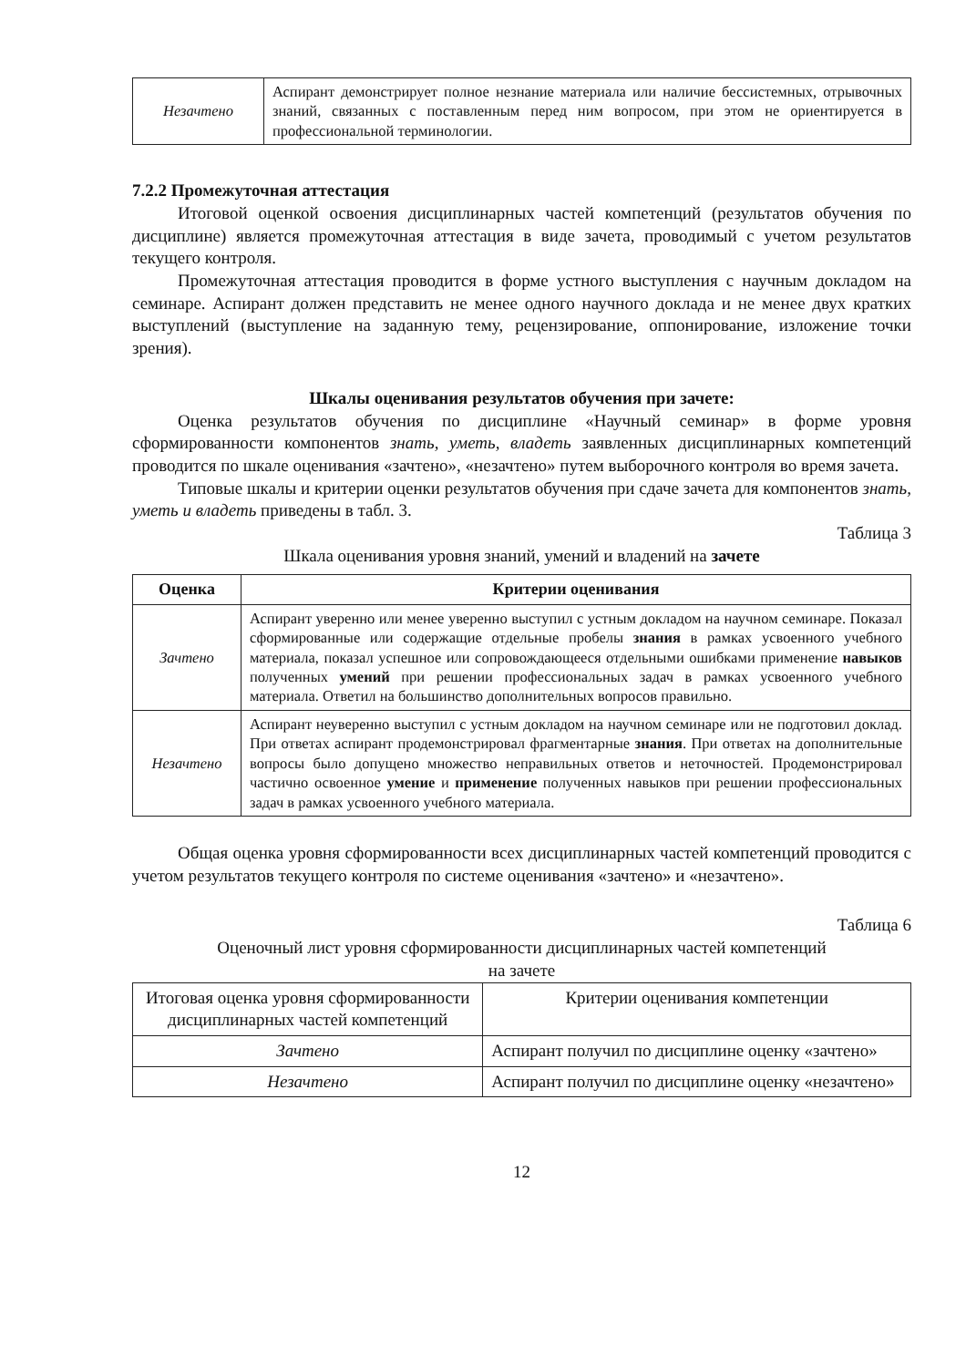| Незачтено | Аспирант демонстрирует полное незнание материала или наличие бессистемных, отрывочных знаний, связанных с поставленным перед ним вопросом, при этом не ориентируется в профессиональной терминологии. |
7.2.2 Промежуточная аттестация
Итоговой оценкой освоения дисциплинарных частей компетенций (результатов обучения по дисциплине) является промежуточная аттестация в виде зачета, проводимый с учетом результатов текущего контроля.
Промежуточная аттестация проводится в форме устного выступления с научным докладом на семинаре. Аспирант должен представить не менее одного научного доклада и не менее двух кратких выступлений (выступление на заданную тему, рецензирование, оппонирование, изложение точки зрения).
Шкалы оценивания результатов обучения при зачете:
Оценка результатов обучения по дисциплине «Научный семинар» в форме уровня сформированности компонентов знать, уметь, владеть заявленных дисциплинарных компетенций проводится по шкале оценивания «зачтено», «незачтено» путем выборочного контроля во время зачета.
Типовые шкалы и критерии оценки результатов обучения при сдаче зачета для компонентов знать, уметь и владеть приведены в табл. 3.
Таблица 3
Шкала оценивания уровня знаний, умений и владений на зачете
| Оценка | Критерии оценивания |
| --- | --- |
| Зачтено | Аспирант уверенно или менее уверенно выступил с устным докладом на научном семинаре. Показал сформированные или содержащие отдельные пробелы знания в рамках усвоенного учебного материала, показал успешное или сопровождающееся отдельными ошибками применение навыков полученных умений при решении профессиональных задач в рамках усвоенного учебного материала. Ответил на большинство дополнительных вопросов правильно. |
| Незачтено | Аспирант неуверенно выступил с устным докладом на научном семинаре или не подготовил доклад. При ответах аспирант продемонстрировал фрагментарные знания . При ответах на дополнительные вопросы было допущено множество неправильных ответов и неточностей. Продемонстрировал частично освоенное умение и применение полученных навыков при решении профессиональных задач в рамках усвоенного учебного материала. |
Общая оценка уровня сформированности всех дисциплинарных частей компетенций проводится с учетом результатов текущего контроля по системе оценивания «зачтено» и «незачтено».
Таблица 6
Оценочный лист уровня сформированности дисциплинарных частей компетенций
на зачете
| Итоговая оценка уровня сформированности дисциплинарных частей компетенций | Критерии оценивания компетенции |
| Зачтено | Аспирант получил по дисциплине оценку «зачтено» |
| Незачтено | Аспирант получил по дисциплине оценку «незачтено» |
12